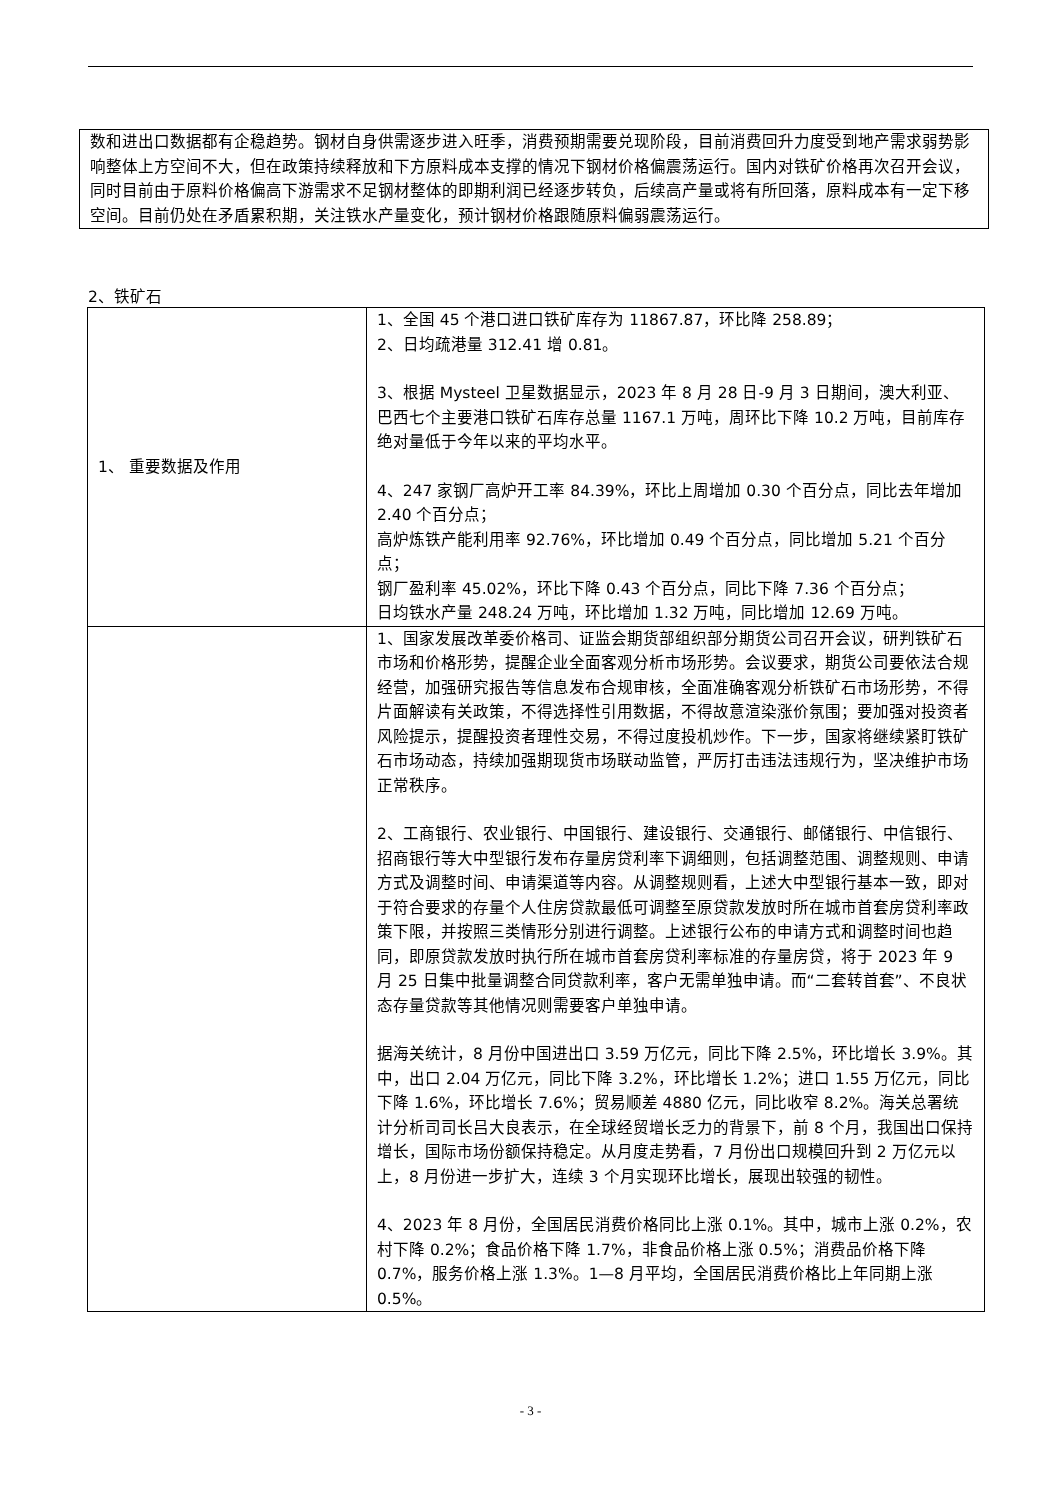数和进出口数据都有企稳趋势。钢材自身供需逐步进入旺季，消费预期需要兑现阶段，目前消费回升力度受到地产需求弱势影响整体上方空间不大，但在政策持续释放和下方原料成本支撑的情况下钢材价格偏震荡运行。国内对铁矿价格再次召开会议，同时目前由于原料价格偏高下游需求不足钢材整体的即期利润已经逐步转负，后续高产量或将有所回落，原料成本有一定下移空间。目前仍处在矛盾累积期，关注铁水产量变化，预计钢材价格跟随原料偏弱震荡运行。
2、铁矿石
| 1、 重要数据及作用 | 1、全国 45 个港口进口铁矿库存为 11867.87，环比降 258.89； 2、日均疏港量 312.41 增 0.81。 3、根据 Mysteel 卫星数据显示，2023 年 8 月 28 日-9 月 3 日期间，澳大利亚、巴西七个主要港口铁矿石库存总量 1167.1 万吨，周环比下降 10.2 万吨，目前库存绝对量低于今年以来的平均水平。 4、247 家钢厂高炉开工率 84.39%，环比上周增加 0.30 个百分点，同比去年增加 2.40 个百分点； 高炉炼铁产能利用率 92.76%，环比增加 0.49 个百分点，同比增加 5.21 个百分点； 钢厂盈利率 45.02%，环比下降 0.43 个百分点，同比下降 7.36 个百分点； 日均铁水产量 248.24 万吨，环比增加 1.32 万吨，同比增加 12.69 万吨。 |
| | 1、国家发展改革委价格司、证监会期货部组织部分期货公司召开会议，研判铁矿石市场和价格形势，提醒企业全面客观分析市场形势。会议要求，期货公司要依法合规经营，加强研究报告等信息发布合规审核，全面准确客观分析铁矿石市场形势，不得片面解读有关政策，不得选择性引用数据，不得故意渲染涨价氛围；要加强对投资者风险提示，提醒投资者理性交易，不得过度投机炒作。下一步，国家将继续紧盯铁矿石市场动态，持续加强期现货市场联动监管，严厉打击违法违规行为，坚决维护市场正常秩序。 2、工商银行、农业银行、中国银行、建设银行、交通银行、邮储银行、中信银行、招商银行等大中型银行发布存量房贷利率下调细则，包括调整范围、调整规则、申请方式及调整时间、申请渠道等内容。从调整规则看，上述大中型银行基本一致，即对于符合要求的存量个人住房贷款最低可调整至原贷款发放时所在城市首套房贷利率政策下限，并按照三类情形分别进行调整。上述银行公布的申请方式和调整时间也趋同，即原贷款发放时执行所在城市首套房贷利率标准的存量房贷，将于 2023 年 9 月 25 日集中批量调整合同贷款利率，客户无需单独申请。而“二套转首套”、不良状态存量贷款等其他情况则需要客户单独申请。 据海关统计，8 月份中国进出口 3.59 万亿元，同比下降 2.5%，环比增长 3.9%。其中，出口 2.04 万亿元，同比下降 3.2%，环比增长 1.2%；进口 1.55 万亿元，同比下降 1.6%，环比增长 7.6%；贸易顺差 4880 亿元，同比收窄 8.2%。海关总署统计分析司司长吕大良表示，在全球经贸增长乏力的背景下，前 8 个月，我国出口保持增长，国际市场份额保持稳定。从月度走势看，7 月份出口规模回升到 2 万亿元以上，8 月份进一步扩大，连续 3 个月实现环比增长，展现出较强的韧性。 4、2023 年 8 月份，全国居民消费价格同比上涨 0.1%。其中，城市上涨 0.2%，农村下降 0.2%；食品价格下降 1.7%，非食品价格上涨 0.5%；消费品价格下降 0.7%，服务价格上涨 1.3%。1—8 月平均，全国居民消费价格比上年同期上涨 0.5%。 |
- 3 -